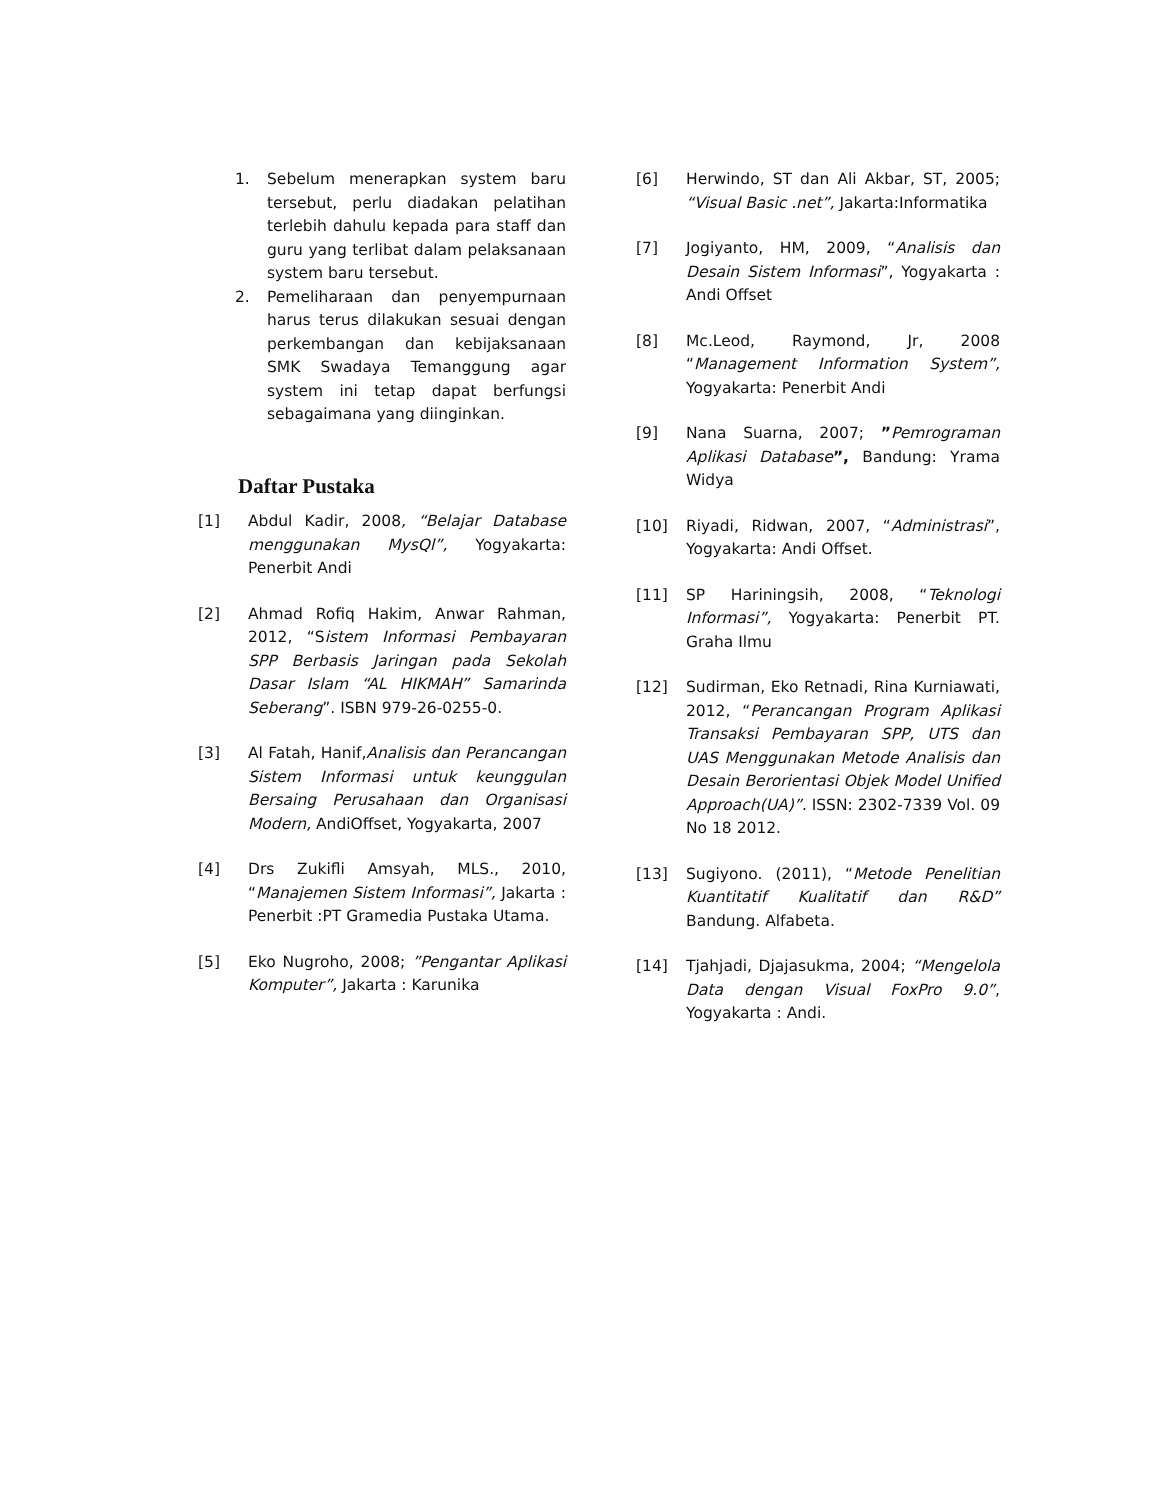1. Sebelum menerapkan system baru tersebut, perlu diadakan pelatihan terlebih dahulu kepada para staff dan guru yang terlibat dalam pelaksanaan system baru tersebut.
2. Pemeliharaan dan penyempurnaan harus terus dilakukan sesuai dengan perkembangan dan kebijaksanaan SMK Swadaya Temanggung agar system ini tetap dapat berfungsi sebagaimana yang diinginkan.
Daftar Pustaka
[1] Abdul Kadir, 2008, “Belajar Database menggunakan MysQl”, Yogyakarta: Penerbit Andi
[2] Ahmad Rofiq Hakim, Anwar Rahman, 2012, “Sistem Informasi Pembayaran SPP Berbasis Jaringan pada Sekolah Dasar Islam “AL HIKMAH” Samarinda Seberang”. ISBN 979-26-0255-0.
[3] Al Fatah, Hanif,Analisis dan Perancangan Sistem Informasi untuk keunggulan Bersaing Perusahaan dan Organisasi Modern, AndiOffset, Yogyakarta, 2007
[4] Drs Zukifli Amsyah, MLS., 2010, “Manajemen Sistem Informasi”, Jakarta : Penerbit :PT Gramedia Pustaka Utama.
[5] Eko Nugroho, 2008; ”Pengantar Aplikasi Komputer”, Jakarta : Karunika
[6] Herwindo, ST dan Ali Akbar, ST, 2005; “Visual Basic .net”, Jakarta:Informatika
[7] Jogiyanto, HM, 2009, “Analisis dan Desain Sistem Informasi”, Yogyakarta : Andi Offset
[8] Mc.Leod, Raymond, Jr, 2008 “Management Information System”, Yogyakarta: Penerbit Andi
[9] Nana Suarna, 2007; ”Pemrograman Aplikasi Database”, Bandung: Yrama Widya
[10] Riyadi, Ridwan, 2007, “Administrasi”, Yogyakarta: Andi Offset.
[11] SP Hariningsih, 2008, “Teknologi Informasi”, Yogyakarta: Penerbit PT. Graha Ilmu
[12] Sudirman, Eko Retnadi, Rina Kurniawati, 2012, “Perancangan Program Aplikasi Transaksi Pembayaran SPP, UTS dan UAS Menggunakan Metode Analisis dan Desain Berorientasi Objek Model Unified Approach(UA)”. ISSN: 2302-7339 Vol. 09 No 18 2012.
[13] Sugiyono. (2011), “Metode Penelitian Kuantitatif Kualitatif dan R&D” Bandung. Alfabeta.
[14] Tjahjadi, Djajasukma, 2004; “Mengelola Data dengan Visual FoxPro 9.0”, Yogyakarta : Andi.